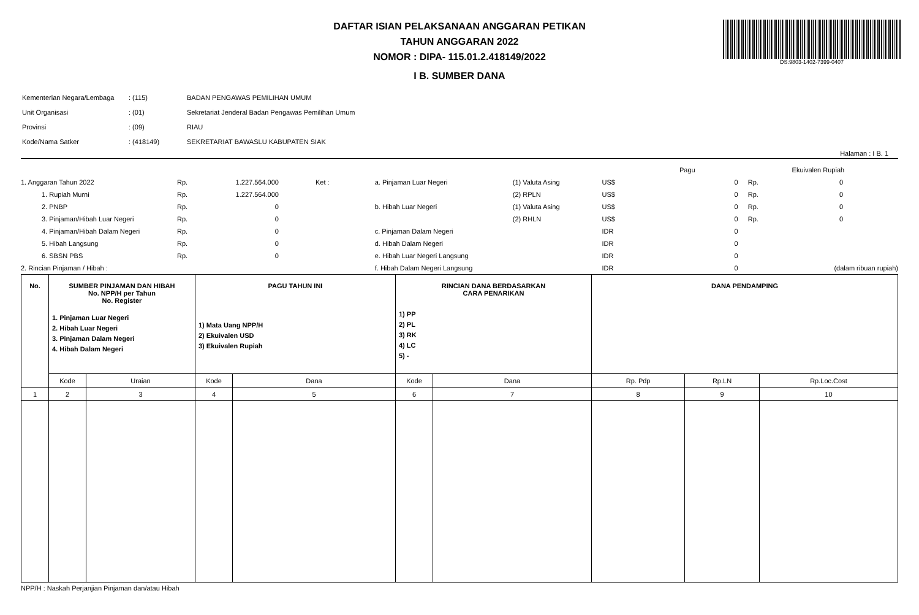DS:9803-1402-7399-0407
DAFTAR ISIAN PELAKSANAAN ANGGARAN PETIKAN
TAHUN ANGGARAN 2022
NOMOR : DIPA- 115.01.2.418149/2022
I B. SUMBER DANA
| Kementerian Negara/Lembaga | : (115) | BADAN PENGAWAS PEMILIHAN UMUM |
| Unit Organisasi | : (01) | Sekretariat Jenderal Badan Pengawas Pemilihan Umum |
| Provinsi | : (09) | RIAU |
| Kode/Nama Satker | : (418149) | SEKRETARIAT BAWASLU KABUPATEN SIAK |
Halaman : I B. 1
| | | | | | | | Pagu | Ekuivalen Rupiah | |
| 1. Anggaran Tahun 2022 | Rp. | 1.227.564.000 | Ket : | a. Pinjaman Luar Negeri | (1) Valuta Asing | US$ | 0 | Rp. | 0 |
| 1. Rupiah Murni | Rp. | 1.227.564.000 | | | (2) RPLN | US$ | 0 | Rp. | 0 |
| 2. PNBP | Rp. | 0 | | b. Hibah Luar Negeri | (1) Valuta Asing | US$ | 0 | Rp. | 0 |
| 3. Pinjaman/Hibah Luar Negeri | Rp. | 0 | | | (2) RHLN | US$ | 0 | Rp. | 0 |
| 4. Pinjaman/Hibah Dalam Negeri | Rp. | 0 | | c. Pinjaman Dalam Negeri | | IDR | 0 | | |
| 5. Hibah Langsung | Rp. | 0 | | d. Hibah Dalam Negeri | | IDR | 0 | | |
| 6. SBSN PBS | Rp. | 0 | | e. Hibah Luar Negeri Langsung | | IDR | 0 | | |
| 2. Rincian Pinjaman / Hibah : | | | | f. Hibah Dalam Negeri Langsung | | IDR | 0 | | (dalam ribuan rupiah) |
| No. | SUMBER PINJAMAN DAN HIBAH No. NPP/H per Tahun No. Register 1. Pinjaman Luar Negeri 2. Hibah Luar Negeri 3. Pinjaman Dalam Negeri 4. Hibah Dalam Negeri | | PAGU TAHUN INI 1) Mata Uang NPP/H 2) Ekuivalen USD 3) Ekuivalen Rupiah | | RINCIAN DANA BERDASARKAN CARA PENARIKAN 1) PP 2) PL 3) RK 4) LC 5) - | | DANA PENDAMPING | | |
| --- | --- | --- | --- | --- | --- | --- | --- | --- | --- |
| | Kode | Uraian | Kode | Dana | Kode | Dana | Rp. Pdp | Rp.LN | Rp.Loc.Cost |
| 1 | 2 | 3 | 4 | 5 | 6 | 7 | 8 | 9 | 10 |
NPP/H : Naskah Perjanjian Pinjaman dan/atau Hibah